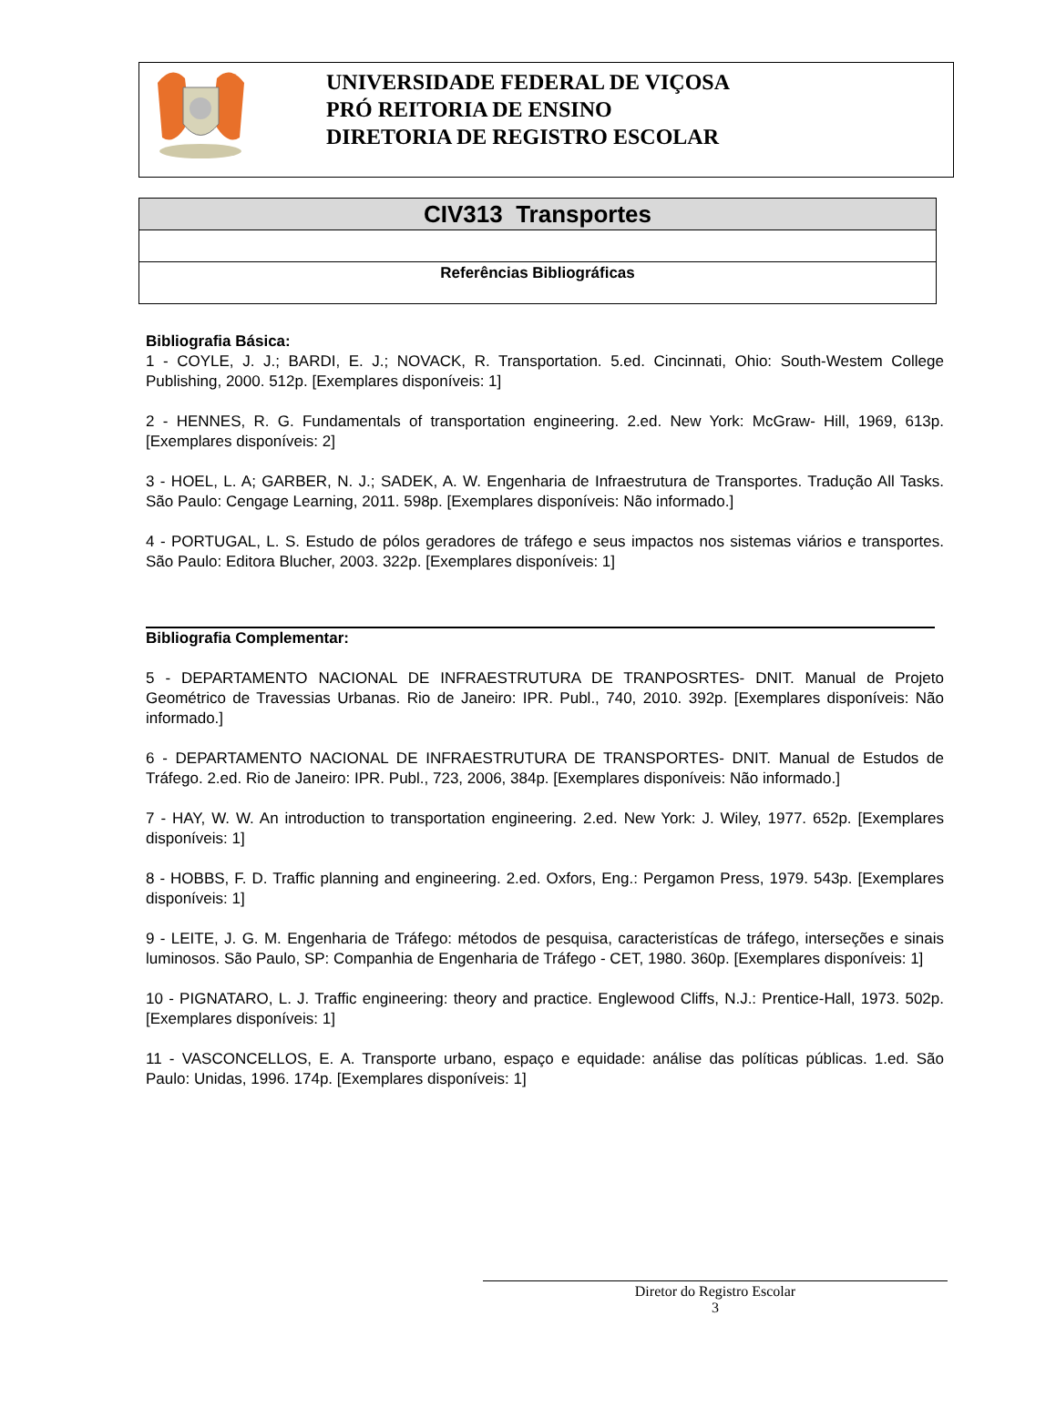UNIVERSIDADE FEDERAL DE VIÇOSA
PRÓ REITORIA DE ENSINO
DIRETORIA DE REGISTRO ESCOLAR
| CIV313 Transportes |
| Referências Bibliográficas |
Bibliografia Básica:
1 - COYLE, J. J.; BARDI, E. J.; NOVACK, R. Transportation. 5.ed. Cincinnati, Ohio: South-Westem College Publishing, 2000. 512p. [Exemplares disponíveis: 1]
2 - HENNES, R. G. Fundamentals of transportation engineering. 2.ed. New York: McGraw- Hill, 1969, 613p. [Exemplares disponíveis: 2]
3 - HOEL, L. A; GARBER, N. J.; SADEK, A. W. Engenharia de Infraestrutura de Transportes. Tradução All Tasks. São Paulo: Cengage Learning, 2011. 598p. [Exemplares disponíveis: Não informado.]
4 - PORTUGAL, L. S. Estudo de pólos geradores de tráfego e seus impactos nos sistemas viários e transportes. São Paulo: Editora Blucher, 2003. 322p. [Exemplares disponíveis: 1]
Bibliografia Complementar:
5 - DEPARTAMENTO NACIONAL DE INFRAESTRUTURA DE TRANPOSRTES- DNIT. Manual de Projeto Geométrico de Travessias Urbanas. Rio de Janeiro: IPR. Publ., 740, 2010. 392p. [Exemplares disponíveis: Não informado.]
6 - DEPARTAMENTO NACIONAL DE INFRAESTRUTURA DE TRANSPORTES- DNIT. Manual de Estudos de Tráfego. 2.ed. Rio de Janeiro: IPR. Publ., 723, 2006, 384p. [Exemplares disponíveis: Não informado.]
7 - HAY, W. W. An introduction to transportation engineering. 2.ed. New York: J. Wiley, 1977. 652p. [Exemplares disponíveis: 1]
8 - HOBBS, F. D. Traffic planning and engineering. 2.ed. Oxfors, Eng.: Pergamon Press, 1979. 543p. [Exemplares disponíveis: 1]
9 - LEITE, J. G. M. Engenharia de Tráfego: métodos de pesquisa, caracteristícas de tráfego, interseções e sinais luminosos. São Paulo, SP: Companhia de Engenharia de Tráfego - CET, 1980. 360p. [Exemplares disponíveis: 1]
10 - PIGNATARO, L. J. Traffic engineering: theory and practice. Englewood Cliffs, N.J.: Prentice-Hall, 1973. 502p. [Exemplares disponíveis: 1]
11 - VASCONCELLOS, E. A. Transporte urbano, espaço e equidade: análise das políticas públicas. 1.ed. São Paulo: Unidas, 1996. 174p. [Exemplares disponíveis: 1]
Diretor do Registro Escolar
3